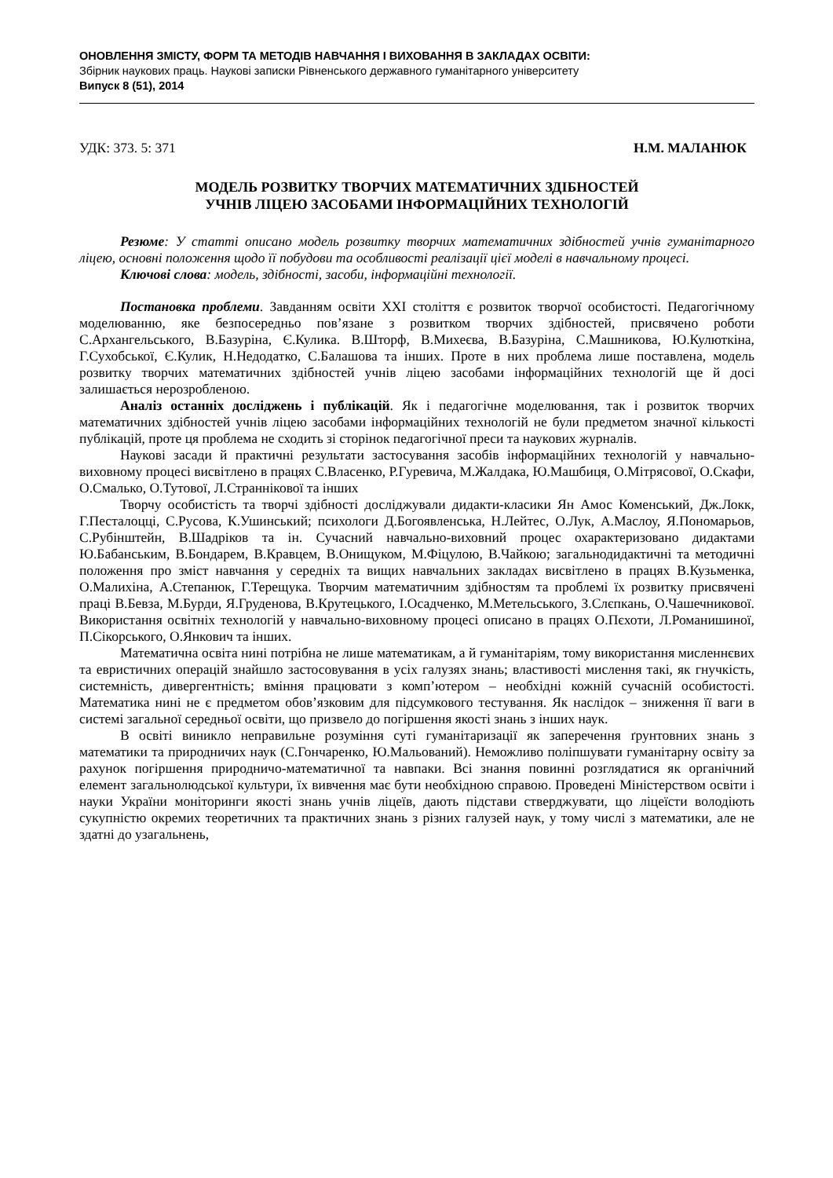ОНОВЛЕННЯ ЗМІСТУ, ФОРМ ТА МЕТОДІВ НАВЧАННЯ І ВИХОВАННЯ В ЗАКЛАДАХ ОСВІТИ:
Збірник наукових праць. Наукові записки Рівненського державного гуманітарного університету
Випуск 8 (51), 2014
УДК: 373. 5: 371 Н.М. МАЛАНЮК
МОДЕЛЬ РОЗВИТКУ ТВОРЧИХ МАТЕМАТИЧНИХ ЗДІБНОСТЕЙ
УЧНІВ ЛІЦЕЮ ЗАСОБАМИ ІНФОРМАЦІЙНИХ ТЕХНОЛОГІЙ
Резюме: У статті описано модель розвитку творчих математичних здібностей учнів гуманітарного ліцею, основні положення щодо її побудови та особливості реалізації цієї моделі в навчальному процесі.
Ключові слова: модель, здібності, засоби, інформаційні технології.
Постановка проблеми. Завданням освіти ХХІ століття є розвиток творчої особистості. Педагогічному моделюванню, яке безпосередньо пов’язане з розвитком творчих здібностей, присвячено роботи С.Архангельського, В.Базуріна, Є.Кулика. В.Шторф, В.Михеєва, В.Базуріна, С.Машникова, Ю.Кулюткіна, Г.Сухобської, Є.Кулик, Н.Недодатко, С.Балашова та інших. Проте в них проблема лише поставлена, модель розвитку творчих математичних здібностей учнів ліцею засобами інформаційних технологій ще й досі залишається нерозробленою.
Аналіз останніх досліджень і публікацій. Як і педагогічне моделювання, так і розвиток творчих математичних здібностей учнів ліцею засобами інформаційних технологій не були предметом значної кількості публікацій, проте ця проблема не сходить зі сторінок педагогічної преси та наукових журналів.
Наукові засади й практичні результати застосування засобів інформаційних технологій у навчально-виховному процесі висвітлено в працях С.Власенко, Р.Гуревича, М.Жалдака, Ю.Машбиця, О.Мітрясової, О.Скафи, О.Смалько, О.Тутової, Л.Страннікової та інших
Творчу особистість та творчі здібності досліджували дидакти-класики Ян Амос Коменський, Дж.Локк, Г.Песталоцці, С.Русова, К.Ушинський; психологи Д.Богоявленська, Н.Лейтес, О.Лук, А.Маслоу, Я.Пономарьов, С.Рубінштейн, В.Шадріков та ін. Сучасний навчально-виховний процес охарактеризовано дидактами Ю.Бабанським, В.Бондарем, В.Кравцем, В.Онищуком, М.Фіцулою, В.Чайкою; загальнодидактичні та методичні положення про зміст навчання у середніх та вищих навчальних закладах висвітлено в працях В.Кузьменка, О.Малихіна, А.Степанюк, Г.Терещука. Творчим математичним здібностям та проблемі їх розвитку присвячені праці В.Бевза, М.Бурди, Я.Груденова, В.Крутецького, І.Осадченко, М.Метельського, З.Слєпкань, О.Чашечникової. Використання освітніх технологій у навчально-виховному процесі описано в працях О.Пєхоти, Л.Романишиної, П.Сікорського, О.Янкович та інших.
Математична освіта нині потрібна не лише математикам, а й гуманітаріям, тому використання мисленнєвих та евристичних операцій знайшло застосовування в усіх галузях знань; властивості мислення такі, як гнучкість, системність, дивергентність; вміння працювати з комп’ютером – необхідні кожній сучасній особистості. Математика нині не є предметом обов’язковим для підсумкового тестування. Як наслідок – зниження її ваги в системі загальної середньої освіти, що призвело до погіршення якості знань з інших наук.
В освіті виникло неправильне розуміння суті гуманітаризації як заперечення ґрунтовних знань з математики та природничих наук (С.Гончаренко, Ю.Мальований). Неможливо поліпшувати гуманітарну освіту за рахунок погіршення природничо-математичної та навпаки. Всі знання повинні розглядатися як органічний елемент загальнолюдської культури, їх вивчення має бути необхідною справою. Проведені Міністерством освіти і науки України моніторинги якості знань учнів ліцеїв, дають підстави стверджувати, що ліцеїсти володіють сукупністю окремих теоретичних та практичних знань з різних галузей наук, у тому числі з математики, але не здатні до узагальнень,